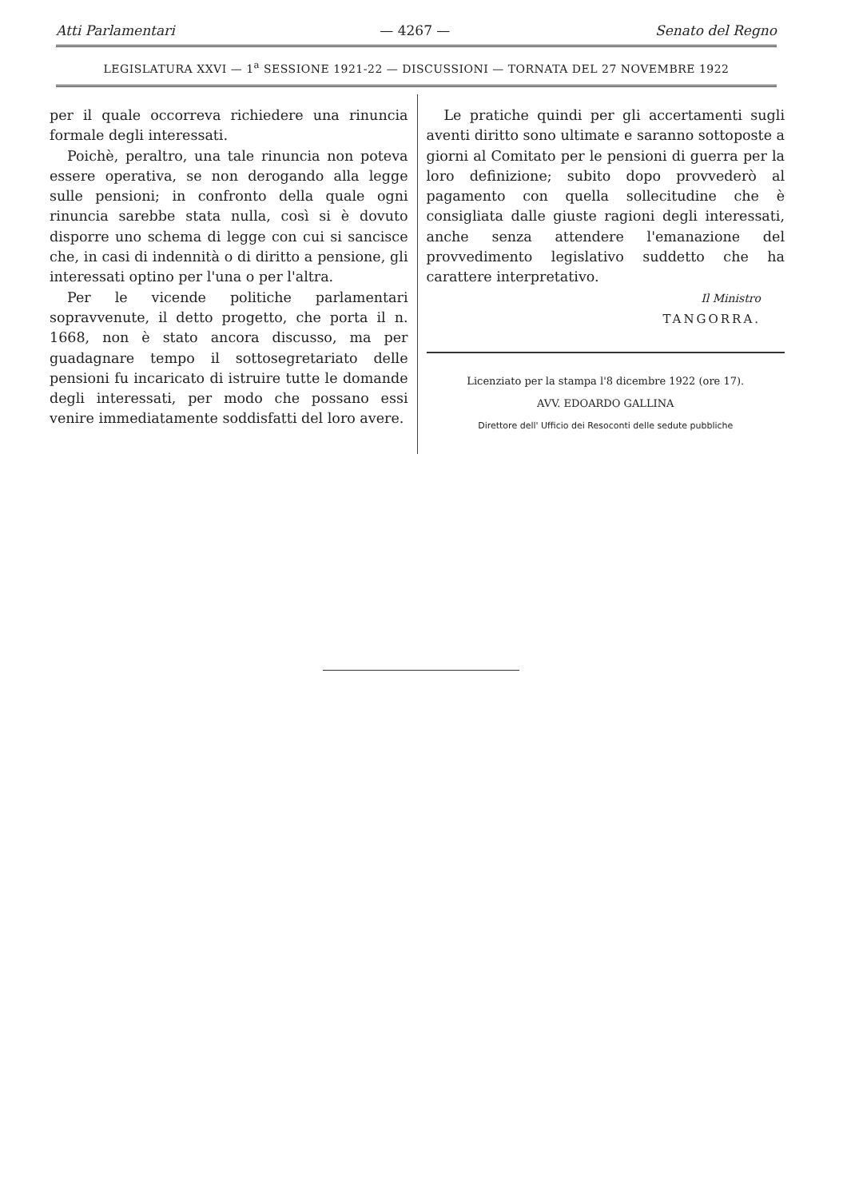Atti Parlamentari — 4267 — Senato del Regno
LEGISLATURA XXVI — 1<sup>a</sup> SESSIONE 1921-22 — DISCUSSIONI — TORNATA DEL 27 NOVEMBRE 1922
per il quale occorreva richiedere una rinuncia formale degli interessati.
Poichè, peraltro, una tale rinuncia non poteva essere operativa, se non derogando alla legge sulle pensioni; in confronto della quale ogni rinuncia sarebbe stata nulla, così si è dovuto disporre uno schema di legge con cui si sancisce che, in casi di indennità o di diritto a pensione, gli interessati optino per l'una o per l'altra.
Per le vicende politiche parlamentari sopravvenute, il detto progetto, che porta il n. 1668, non è stato ancora discusso, ma per guadagnare tempo il sottosegretariato delle pensioni fu incaricato di istruire tutte le domande degli interessati, per modo che possano essi venire immediatamente soddisfatti del loro avere.
Le pratiche quindi per gli accertamenti sugli aventi diritto sono ultimate e saranno sottoposte a giorni al Comitato per le pensioni di guerra per la loro definizione; subito dopo provvederò al pagamento con quella sollecitudine che è consigliata dalle giuste ragioni degli interessati, anche senza attendere l'emanazione del provvedimento legislativo suddetto che ha carattere interpretativo.
Il Ministro
TANGORRA.
Licenziato per la stampa l'8 dicembre 1922 (ore 17).
AVV. EDOARDO GALLINA
Direttore dell' Ufficio dei Resoconti delle sedute pubbliche